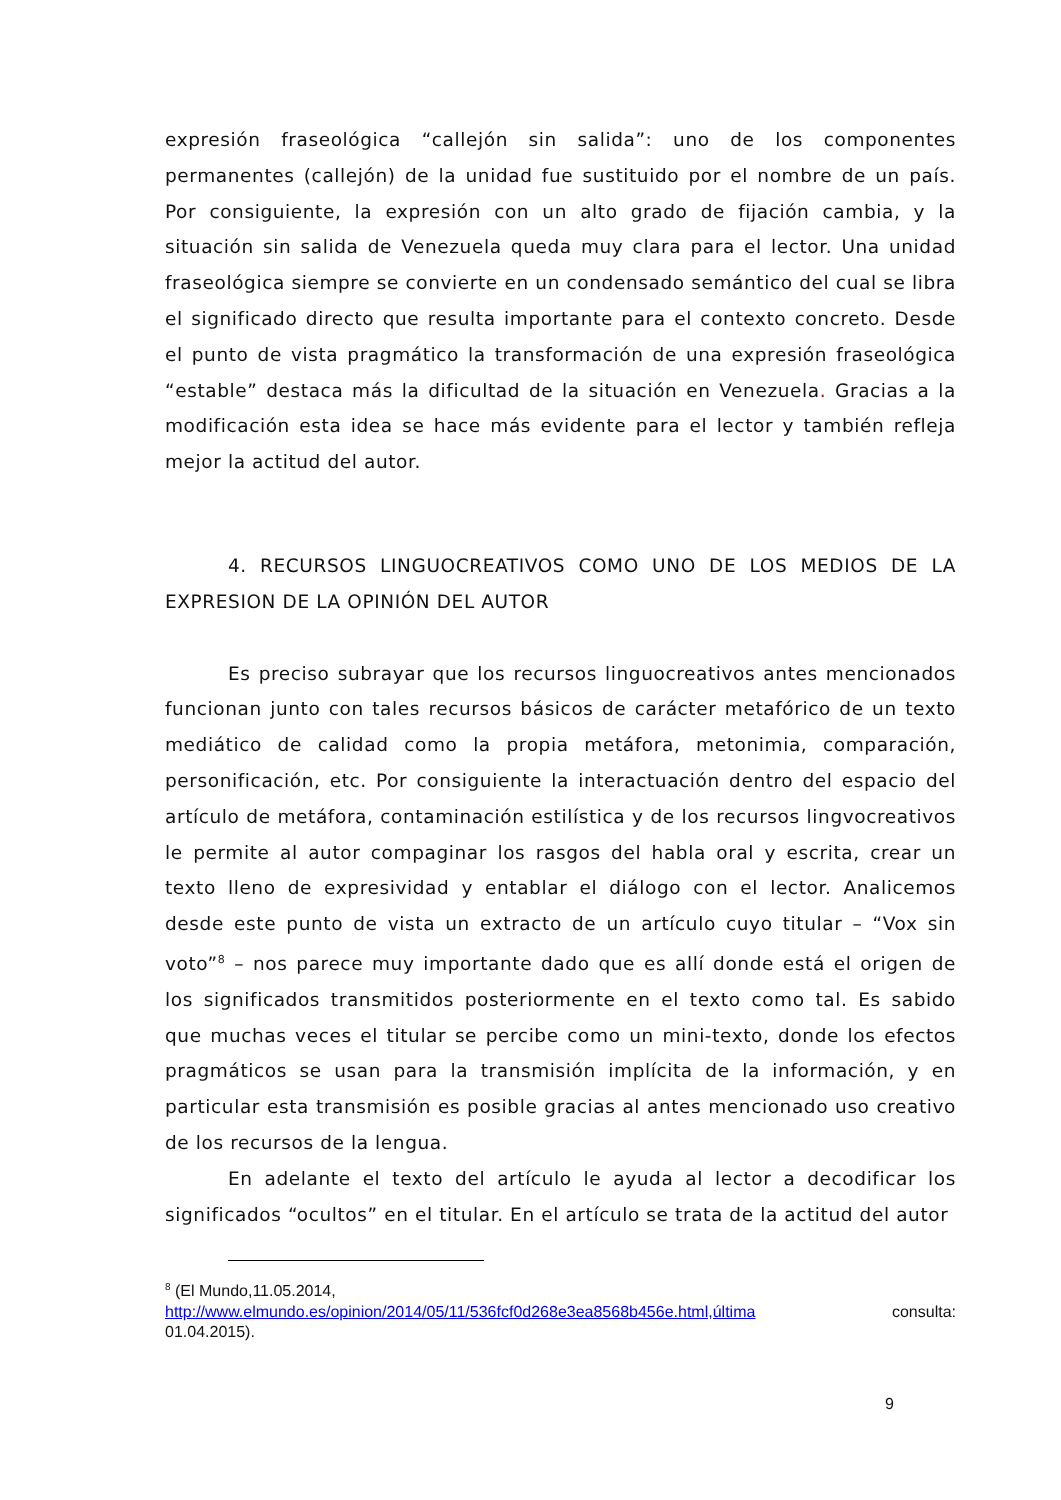expresión fraseológica “callejón sin salida”: uno de los componentes permanentes (callejón) de la unidad fue sustituido por el nombre de un país. Por consiguiente, la expresión con un alto grado de fijación cambia, y la situación sin salida de Venezuela queda muy clara para el lector. Una unidad fraseológica siempre se convierte en un condensado semántico del cual se libra el significado directo que resulta importante para el contexto concreto. Desde el punto de vista pragmático la transformación de una expresión fraseológica “estable” destaca más la dificultad de la situación en Venezuela. Gracias a la modificación esta idea se hace más evidente para el lector y también refleja mejor la actitud del autor.
4. RECURSOS LINGUOCREATIVOS COMO UNO DE LOS MEDIOS DE LA EXPRESION DE LA OPINIÓN DEL AUTOR
Es preciso subrayar que los recursos linguocreativos antes mencionados funcionan junto con tales recursos básicos de carácter metafórico de un texto mediático de calidad como la propia metáfora, metonimia, comparación, personificación, etc. Por consiguiente la interactuación dentro del espacio del artículo de metáfora, contaminación estilística y de los recursos lingvocreativos le permite al autor compaginar los rasgos del habla oral y escrita, crear un texto lleno de expresividad y entablar el diálogo con el lector. Analicemos desde este punto de vista un extracto de un artículo cuyo titular – “Vox sin voto”<sup>8</sup> – nos parece muy importante dado que es allí donde está el origen de los significados transmitidos posteriormente en el texto como tal. Es sabido que muchas veces el titular se percibe como un mini-texto, donde los efectos pragmáticos se usan para la transmisión implícita de la información, y en particular esta transmisión es posible gracias al antes mencionado uso creativo de los recursos de la lengua.
En adelante el texto del artículo le ayuda al lector a decodificar los significados “ocultos” en el titular. En el artículo se trata de la actitud del autor
<sup>8</sup> (El Mundo,11.05.2014,
http://www.elmundo.es/opinion/2014/05/11/536fcf0d268e3ea8568b456e.html,última consulta:
01.04.2015).
9